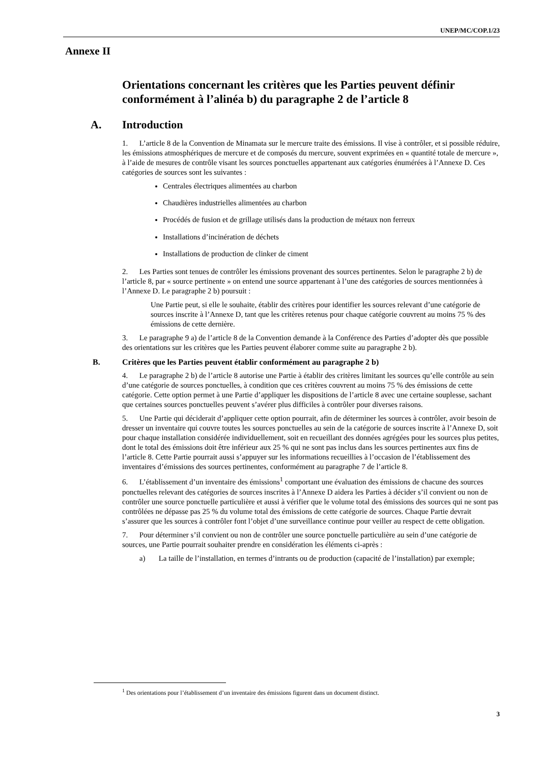UNEP/MC/COP.1/23
Annexe II
Orientations concernant les critères que les Parties peuvent définir conformément à l’alinéa b) du paragraphe 2 de l’article 8
A. Introduction
1. L’article 8 de la Convention de Minamata sur le mercure traite des émissions. Il vise à contrôler, et si possible réduire, les émissions atmosphériques de mercure et de composés du mercure, souvent exprimées en « quantité totale de mercure », à l’aide de mesures de contrôle visant les sources ponctuelles appartenant aux catégories énumérées à l’Annexe D. Ces catégories de sources sont les suivantes :
Centrales électriques alimentées au charbon
Chaudières industrielles alimentées au charbon
Procédés de fusion et de grillage utilisés dans la production de métaux non ferreux
Installations d’incinération de déchets
Installations de production de clinker de ciment
2. Les Parties sont tenues de contrôler les émissions provenant des sources pertinentes. Selon le paragraphe 2 b) de l’article 8, par « source pertinente » on entend une source appartenant à l’une des catégories de sources mentionnées à l’Annexe D. Le paragraphe 2 b) poursuit :
Une Partie peut, si elle le souhaite, établir des critères pour identifier les sources relevant d’une catégorie de sources inscrite à l’Annexe D, tant que les critères retenus pour chaque catégorie couvrent au moins 75 % des émissions de cette dernière.
3. Le paragraphe 9 a) de l’article 8 de la Convention demande à la Conférence des Parties d’adopter dès que possible des orientations sur les critères que les Parties peuvent élaborer comme suite au paragraphe 2 b).
B. Critères que les Parties peuvent établir conformément au paragraphe 2 b)
4. Le paragraphe 2 b) de l’article 8 autorise une Partie à établir des critères limitant les sources qu’elle contrôle au sein d’une catégorie de sources ponctuelles, à condition que ces critères couvrent au moins 75 % des émissions de cette catégorie. Cette option permet à une Partie d’appliquer les dispositions de l’article 8 avec une certaine souplesse, sachant que certaines sources ponctuelles peuvent s’avérer plus difficiles à contrôler pour diverses raisons.
5. Une Partie qui déciderait d’appliquer cette option pourrait, afin de déterminer les sources à contrôler, avoir besoin de dresser un inventaire qui couvre toutes les sources ponctuelles au sein de la catégorie de sources inscrite à l’Annexe D, soit pour chaque installation considérée individuellement, soit en recueillant des données agrégées pour les sources plus petites, dont le total des émissions doit être inférieur aux 25 % qui ne sont pas inclus dans les sources pertinentes aux fins de l’article 8. Cette Partie pourrait aussi s’appuyer sur les informations recueillies à l’occasion de l’établissement des inventaires d’émissions des sources pertinentes, conformément au paragraphe 7 de l’article 8.
6. L’établissement d’un inventaire des émissions<sup>1</sup> comportant une évaluation des émissions de chacune des sources ponctuelles relevant des catégories de sources inscrites à l’Annexe D aidera les Parties à décider s’il convient ou non de contrôler une source ponctuelle particulière et aussi à vérifier que le volume total des émissions des sources qui ne sont pas contrôlées ne dépasse pas 25 % du volume total des émissions de cette catégorie de sources. Chaque Partie devrait s’assurer que les sources à contrôler font l’objet d’une surveillance continue pour veiller au respect de cette obligation.
7. Pour déterminer s’il convient ou non de contrôler une source ponctuelle particulière au sein d’une catégorie de sources, une Partie pourrait souhaiter prendre en considération les éléments ci-après :
a) La taille de l’installation, en termes d’intrants ou de production (capacité de l’installation) par exemple;
<sup>1</sup> Des orientations pour l’établissement d’un inventaire des émissions figurent dans un document distinct.
3